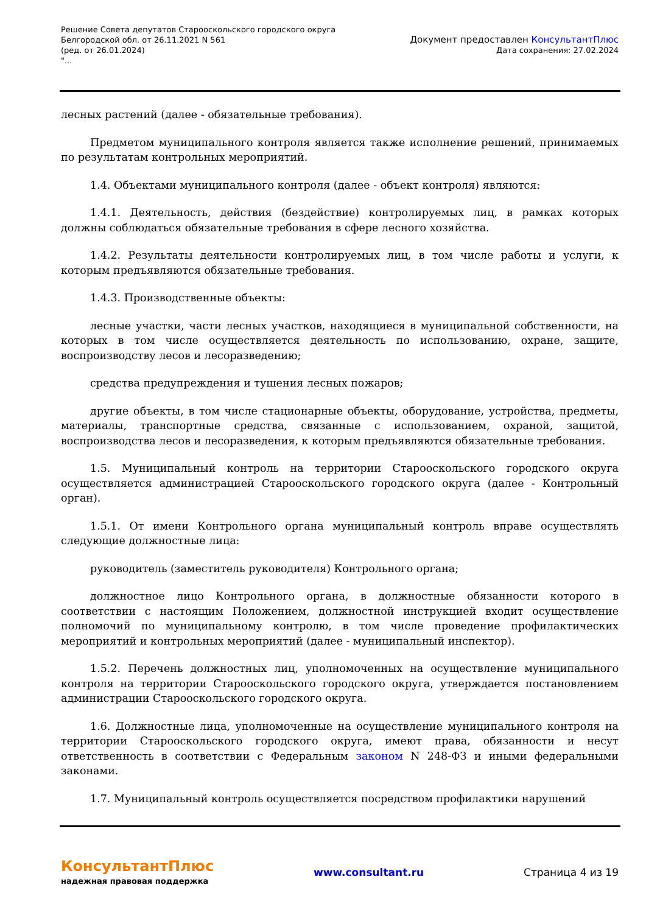Решение Совета депутатов Старооскольского городского округа
Белгородской обл. от 26.11.2021 N 561
(ред. от 26.01.2024)
"...
Документ предоставлен КонсультантПлюс
Дата сохранения: 27.02.2024
лесных растений (далее - обязательные требования).
Предметом муниципального контроля является также исполнение решений, принимаемых по результатам контрольных мероприятий.
1.4. Объектами муниципального контроля (далее - объект контроля) являются:
1.4.1. Деятельность, действия (бездействие) контролируемых лиц, в рамках которых должны соблюдаться обязательные требования в сфере лесного хозяйства.
1.4.2. Результаты деятельности контролируемых лиц, в том числе работы и услуги, к которым предъявляются обязательные требования.
1.4.3. Производственные объекты:
лесные участки, части лесных участков, находящиеся в муниципальной собственности, на которых в том числе осуществляется деятельность по использованию, охране, защите, воспроизводству лесов и лесоразведению;
средства предупреждения и тушения лесных пожаров;
другие объекты, в том числе стационарные объекты, оборудование, устройства, предметы, материалы, транспортные средства, связанные с использованием, охраной, защитой, воспроизводства лесов и лесоразведения, к которым предъявляются обязательные требования.
1.5. Муниципальный контроль на территории Старооскольского городского округа осуществляется администрацией Старооскольского городского округа (далее - Контрольный орган).
1.5.1. От имени Контрольного органа муниципальный контроль вправе осуществлять следующие должностные лица:
руководитель (заместитель руководителя) Контрольного органа;
должностное лицо Контрольного органа, в должностные обязанности которого в соответствии с настоящим Положением, должностной инструкцией входит осуществление полномочий по муниципальному контролю, в том числе проведение профилактических мероприятий и контрольных мероприятий (далее - муниципальный инспектор).
1.5.2. Перечень должностных лиц, уполномоченных на осуществление муниципального контроля на территории Старооскольского городского округа, утверждается постановлением администрации Старооскольского городского округа.
1.6. Должностные лица, уполномоченные на осуществление муниципального контроля на территории Старооскольского городского округа, имеют права, обязанности и несут ответственность в соответствии с Федеральным законом N 248-ФЗ и иными федеральными законами.
1.7. Муниципальный контроль осуществляется посредством профилактики нарушений
КонсультантПлюс
надежная правовая поддержка
www.consultant.ru Страница 4 из 19